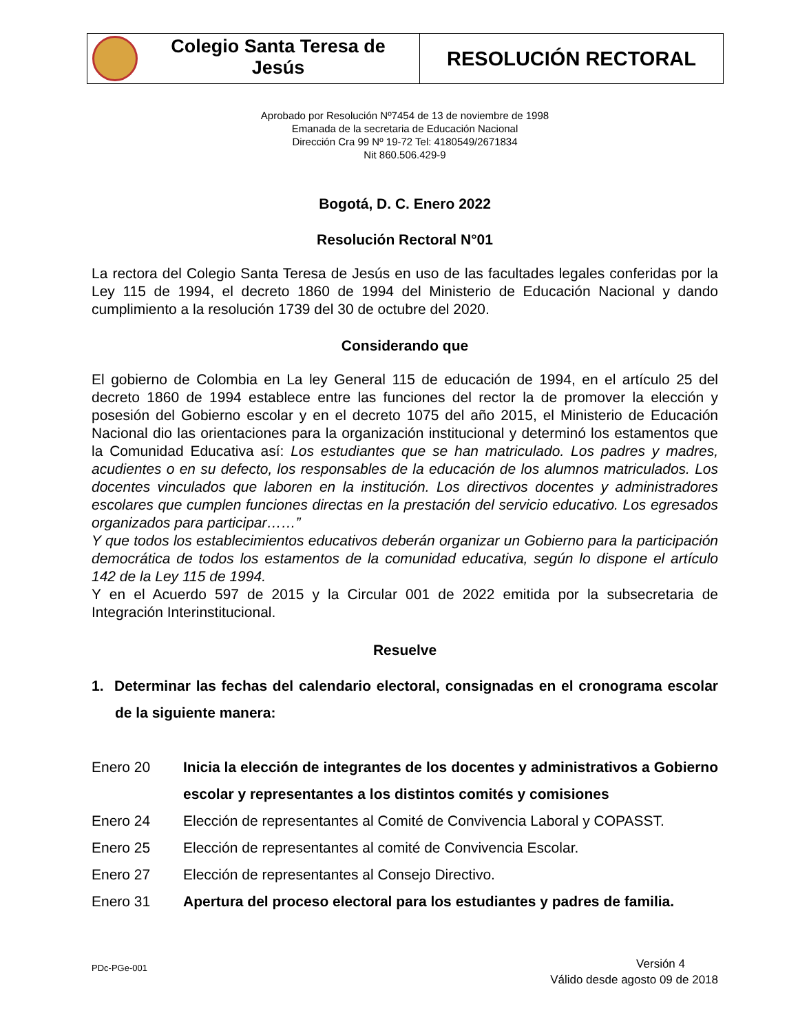| Colegio Santa Teresa de Jesús | RESOLUCIÓN RECTORAL |
Aprobado por Resolución Nº7454 de 13 de noviembre de 1998
Emanada de la secretaria de Educación Nacional
Dirección Cra 99 Nº 19-72 Tel: 4180549/2671834
Nit 860.506.429-9
Bogotá, D. C. Enero 2022
Resolución Rectoral N°01
La rectora del Colegio Santa Teresa de Jesús en uso de las facultades legales conferidas por la Ley 115 de 1994, el decreto 1860 de 1994 del Ministerio de Educación Nacional y dando cumplimiento a la resolución 1739 del 30 de octubre del 2020.
Considerando que
El gobierno de Colombia en La ley General 115 de educación de 1994, en el artículo 25 del decreto 1860 de 1994 establece entre las funciones del rector la de promover la elección y posesión del Gobierno escolar y en el decreto 1075 del año 2015, el Ministerio de Educación Nacional dio las orientaciones para la organización institucional y determinó los estamentos que la Comunidad Educativa así: Los estudiantes que se han matriculado. Los padres y madres, acudientes o en su defecto, los responsables de la educación de los alumnos matriculados. Los docentes vinculados que laboren en la institución. Los directivos docentes y administradores escolares que cumplen funciones directas en la prestación del servicio educativo. Los egresados organizados para participar……”
Y que todos los establecimientos educativos deberán organizar un Gobierno para la participación democrática de todos los estamentos de la comunidad educativa, según lo dispone el artículo 142 de la Ley 115 de 1994.
Y en el Acuerdo 597 de 2015 y la Circular 001 de 2022 emitida por la subsecretaria de Integración Interinstitucional.
Resuelve
1. Determinar las fechas del calendario electoral, consignadas en el cronograma escolar de la siguiente manera:
| Enero 20 | Inicia la elección de integrantes de los docentes y administrativos a Gobierno escolar y representantes a los distintos comités y comisiones |
| Enero 24 | Elección de representantes al Comité de Convivencia Laboral y COPASST. |
| Enero 25 | Elección de representantes al comité de Convivencia Escolar. |
| Enero 27 | Elección de representantes al Consejo Directivo. |
| Enero 31 | Apertura del proceso electoral para los estudiantes y padres de familia. |
PDc-PGe-001 Versión 4
Válido desde agosto 09 de 2018